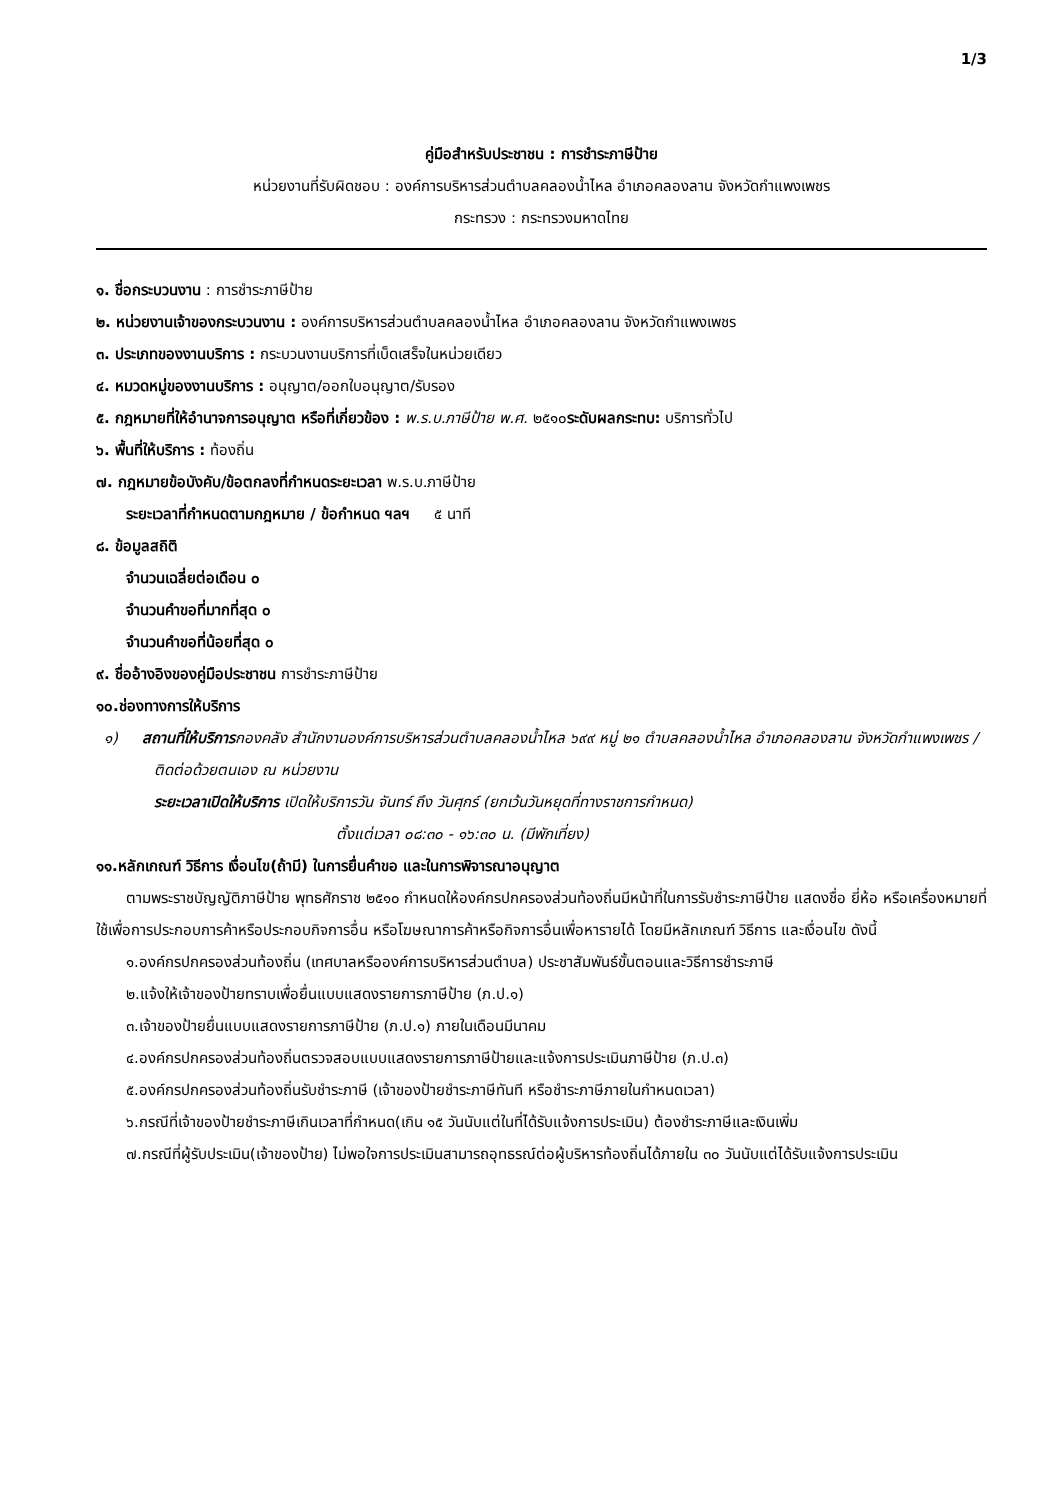1/3
คู่มือสำหรับประชาชน : การชำระภาษีป้าย
หน่วยงานที่รับผิดชอบ : องค์การบริหารส่วนตำบลคลองน้ำไหล อำเภอคลองลาน จังหวัดกำแพงเพชร
กระทรวง : กระทรวงมหาดไทย
๑. ชื่อกระบวนงาน : การชำระภาษีป้าย
๒. หน่วยงานเจ้าของกระบวนงาน : องค์การบริหารส่วนตำบลคลองน้ำไหล อำเภอคลองลาน จังหวัดกำแพงเพชร
๓. ประเภทของงานบริการ : กระบวนงานบริการที่เบ็ดเสร็จในหน่วยเดียว
๔. หมวดหมู่ของงานบริการ : อนุญาต/ออกใบอนุญาต/รับรอง
๕. กฎหมายที่ให้อำนาจการอนุญาต หรือที่เกี่ยวข้อง : พ.ร.บ.ภาษีป้าย พ.ศ. ๒๕๑๐ระดับผลกระทบ: บริการทั่วไป
๖. พื้นที่ให้บริการ : ท้องถิ่น
๗. กฎหมายข้อบังคับ/ข้อตกลงที่กำหนดระยะเวลา พ.ร.บ.ภาษีป้าย
ระยะเวลาที่กำหนดตามกฎหมาย / ข้อกำหนด ฯลฯ ๕ นาที
๘. ข้อมูลสถิติ
จำนวนเฉลี่ยต่อเดือน ๐
จำนวนคำขอที่มากที่สุด ๐
จำนวนคำขอที่น้อยที่สุด ๐
๙. ชื่ออ้างอิงของคู่มือประชาชน การชำระภาษีป้าย
๑๐.ช่องทางการให้บริการ
๑) สถานที่ให้บริการกองคลัง สำนักงานองค์การบริหารส่วนตำบลคลองน้ำไหล ๖๙๙ หมู่ ๒๑ ตำบลคลองน้ำไหล อำเภอคลองลาน จังหวัดกำแพงเพชร /ติดต่อด้วยตนเอง ณ หน่วยงาน
ระยะเวลาเปิดให้บริการ เปิดให้บริการวัน จันทร์ ถึง วันศุกร์ (ยกเว้นวันหยุดที่ทางราชการกำหนด)
ตั้งแต่เวลา ๐๘:๓๐ - ๑๖:๓๐ น. (มีพักเที่ยง)
๑๑.หลักเกณฑ์ วิธีการ เงื่อนไข(ถ้ามี) ในการยื่นคำขอ และในการพิจารณาอนุญาต
ตามพระราชบัญญัติภาษีป้าย พุทธศักราช ๒๕๑๐ กำหนดให้องค์กรปกครองส่วนท้องถิ่นมีหน้าที่ในการรับชำระภาษีป้าย แสดงชื่อ ยี่ห้อ หรือเครื่องหมายที่ใช้เพื่อการประกอบการค้าหรือประกอบกิจการอื่น หรือโฆษณาการค้าหรือกิจการอื่นเพื่อหารายได้ โดยมีหลักเกณฑ์ วิธีการ และเงื่อนไข ดังนี้
๑.องค์กรปกครองส่วนท้องถิ่น (เทศบาลหรือองค์การบริหารส่วนตำบล) ประชาสัมพันธ์ขั้นตอนและวิธีการชำระภาษี
๒.แจ้งให้เจ้าของป้ายทราบเพื่อยื่นแบบแสดงรายการภาษีป้าย (ภ.ป.๑)
๓.เจ้าของป้ายยื่นแบบแสดงรายการภาษีป้าย (ภ.ป.๑) ภายในเดือนมีนาคม
๔.องค์กรปกครองส่วนท้องถิ่นตรวจสอบแบบแสดงรายการภาษีป้ายและแจ้งการประเมินภาษีป้าย (ภ.ป.๓)
๕.องค์กรปกครองส่วนท้องถิ่นรับชำระภาษี (เจ้าของป้ายชำระภาษีทันที หรือชำระภาษีภายในกำหนดเวลา)
๖.กรณีที่เจ้าของป้ายชำระภาษีเกินเวลาที่กำหนด(เกิน ๑๕ วันนับแต่ในที่ได้รับแจ้งการประเมิน) ต้องชำระภาษีและเงินเพิ่ม
๗.กรณีที่ผู้รับประเมิน(เจ้าของป้าย) ไม่พอใจการประเมินสามารถอุทธรณ์ต่อผู้บริหารท้องถิ่นได้ภายใน ๓๐ วันนับแต่ได้รับแจ้งการประเมิน